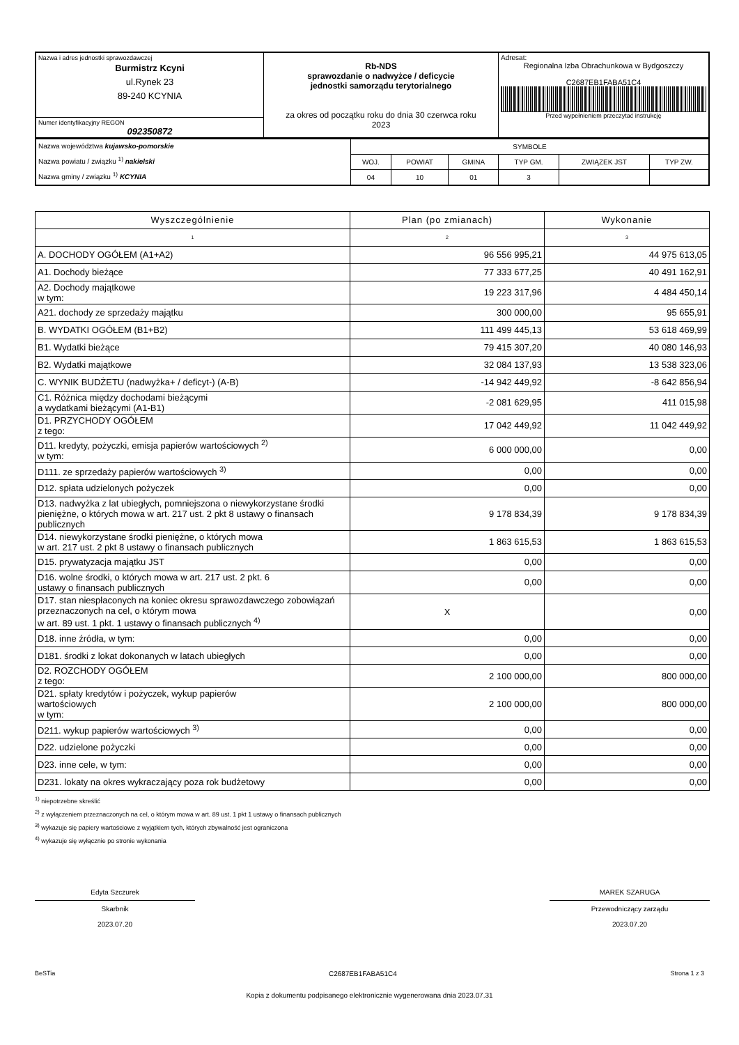| Nazwa i adres jednostki sprawozdawczej Burmistrz Kcyni ul.Rynek 23 89-240 KCYNIA | Rb-NDS sprawozdanie o nadwyżce / deficycie jednostki samorządu terytorialnego za okres od początku roku do dnia 30 czerwca roku 2023 | Adresat: Regionalna Izba Obrachunkowa w Bydgoszczy C2687EB1FABA51C4 Przed wypełnieniem przeczytać instrukcję |
| Numer identyfikacyjny REGON 092350872 | | |
| Nazwa województwa kujawsko-pomorskie Nazwa powiatu / związku <sup>1)</sup> nakielski Nazwa gminy / związku <sup>1)</sup> KCYNIA | SYMBOLE | | | | | |
| | WOJ. | POWIAT | GMINA | TYP GM. | ZWIĄZEK JST | TYP ZW. |
| | 04 | 10 | 01 | 3 | | |
| Wyszczególnienie | Plan (po zmianach) | Wykonanie |
| --- | --- | --- |
| 1 | 2 | 3 |
| A. DOCHODY OGÓŁEM (A1+A2) | 96 556 995,21 | 44 975 613,05 |
| A1. Dochody bieżące | 77 333 677,25 | 40 491 162,91 |
| A2. Dochody majątkowe w tym: | 19 223 317,96 | 4 484 450,14 |
| A21. dochody ze sprzedaży majątku | 300 000,00 | 95 655,91 |
| B. WYDATKI OGÓŁEM (B1+B2) | 111 499 445,13 | 53 618 469,99 |
| B1. Wydatki bieżące | 79 415 307,20 | 40 080 146,93 |
| B2. Wydatki majątkowe | 32 084 137,93 | 13 538 323,06 |
| C. WYNIK BUDŻETU (nadwyżka+ / deficyt-) (A-B) | -14 942 449,92 | -8 642 856,94 |
| C1. Różnica między dochodami bieżącymi a wydatkami bieżącymi (A1-B1) | -2 081 629,95 | 411 015,98 |
| D1. PRZYCHODY OGÓŁEM z tego: | 17 042 449,92 | 11 042 449,92 |
| D11. kredyty, pożyczki, emisja papierów wartościowych <sup>2)</sup> w tym: | 6 000 000,00 | 0,00 |
| D111. ze sprzedaży papierów wartościowych <sup>3)</sup> | 0,00 | 0,00 |
| D12. spłata udzielonych pożyczek | 0,00 | 0,00 |
| D13. nadwyżka z lat ubiegłych, pomniejszona o niewykorzystane środki pieniężne, o których mowa w art. 217 ust. 2 pkt 8 ustawy o finansach publicznych | 9 178 834,39 | 9 178 834,39 |
| D14. niewykorzystane środki pieniężne, o których mowa w art. 217 ust. 2 pkt 8 ustawy o finansach publicznych | 1 863 615,53 | 1 863 615,53 |
| D15. prywatyzacja majątku JST | 0,00 | 0,00 |
| D16. wolne środki, o których mowa w art. 217 ust. 2 pkt. 6 ustawy o finansach publicznych | 0,00 | 0,00 |
| D17. stan niespłaconych na koniec okresu sprawozdawczego zobowiązań przeznaczonych na cel, o którym mowa w art. 89 ust. 1 pkt. 1 ustawy o finansach publicznych <sup>4)</sup> | X | 0,00 |
| D18. inne źródła, w tym: | 0,00 | 0,00 |
| D181. środki z lokat dokonanych w latach ubiegłych | 0,00 | 0,00 |
| D2. ROZCHODY OGÓŁEM z tego: | 2 100 000,00 | 800 000,00 |
| D21. spłaty kredytów i pożyczek, wykup papierów wartościowych w tym: | 2 100 000,00 | 800 000,00 |
| D211. wykup papierów wartościowych <sup>3)</sup> | 0,00 | 0,00 |
| D22. udzielone pożyczki | 0,00 | 0,00 |
| D23. inne cele, w tym: | 0,00 | 0,00 |
| D231. lokaty na okres wykraczający poza rok budżetowy | 0,00 | 0,00 |
<sup>1)</sup> niepotrzebne skreślić
<sup>2)</sup> z wyłączeniem przeznaczonych na cel, o którym mowa w art. 89 ust. 1 pkt 1 ustawy o finansach publicznych
<sup>3)</sup> wykazuje się papiery wartościowe z wyjątkiem tych, których zbywalność jest ograniczona
<sup>4)</sup> wykazuje się wyłącznie po stronie wykonania
Edyta Szczurek
Skarbnik
2023.07.20
MAREK SZARUGA
Przewodniczący zarządu
2023.07.20
BeSTia C2687EB1FABA51C4 Strona 1 z 3
Kopia z dokumentu podpisanego elektronicznie wygenerowana dnia 2023.07.31